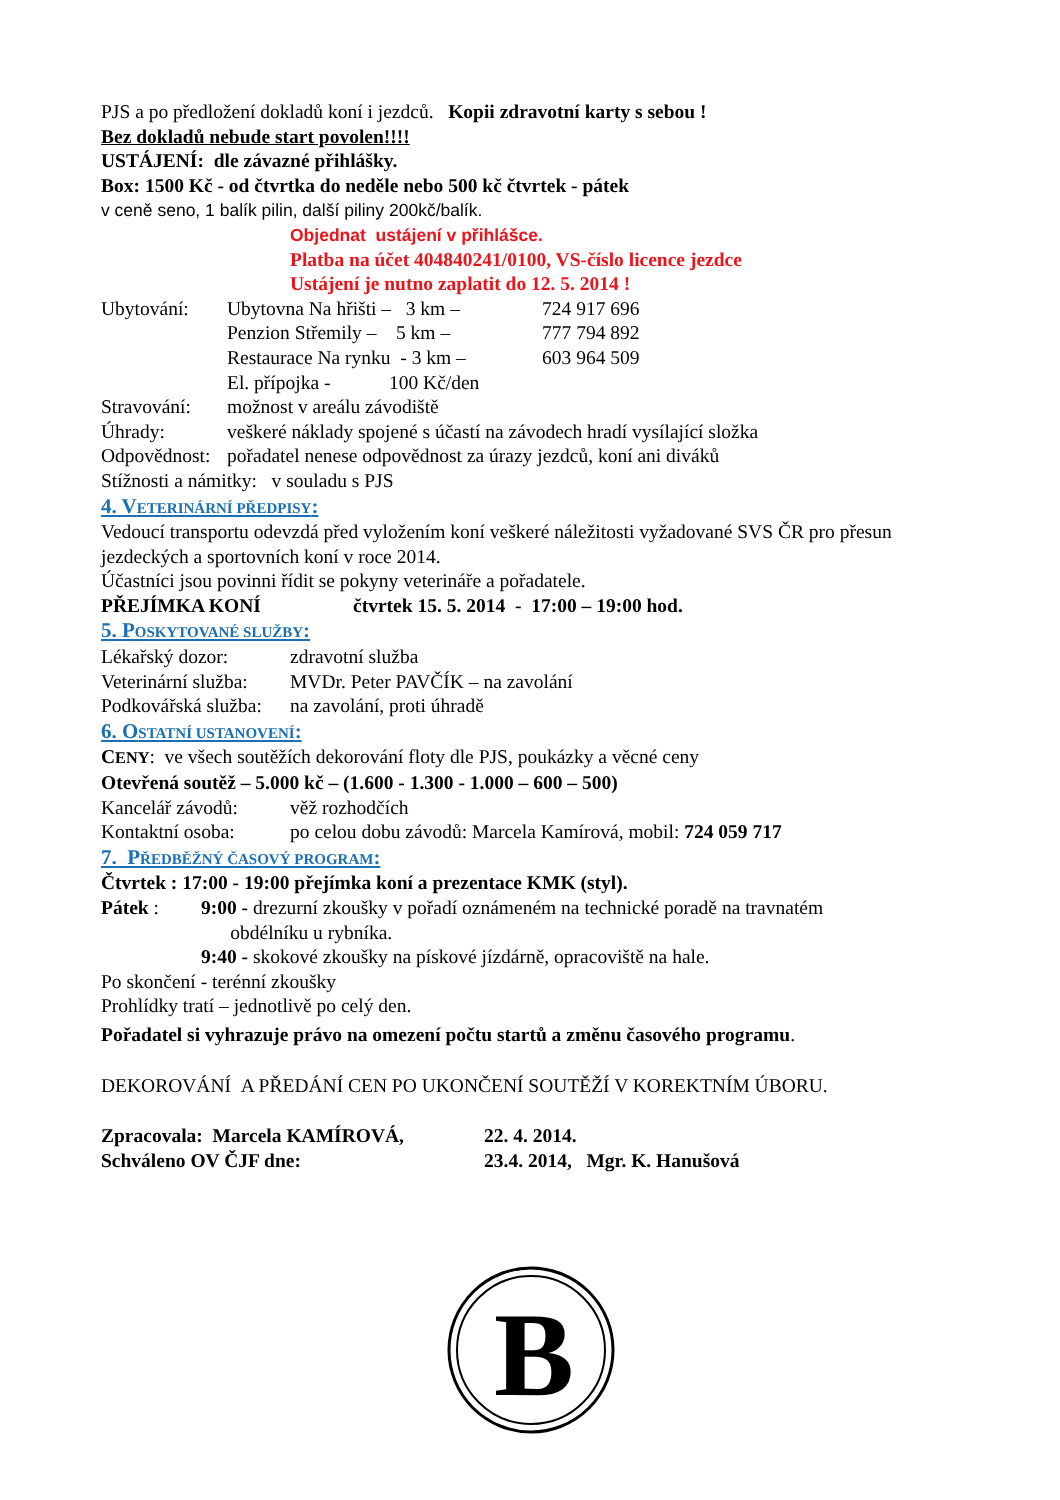PJS a po předložení dokladů koní i jezdců. Kopii zdravotní karty s sebou !
Bez dokladů nebude start povolen!!!!
USTÁJENÍ: dle závazné přihlášky.
Box: 1500 Kč - od čtvrtka do neděle nebo 500 kč čtvrtek - pátek
v ceně seno, 1 balík pilin, další piliny 200kč/balík.
Objednat ustájení v přihlášce.
Platba na účet 404840241/0100, VS-číslo licence jezdce
Ustájení je nutno zaplatit do 12. 5. 2014 !
Ubytování: Ubytovna Na hřišti – 3 km – 724 917 696
Penzion Střemily – 5 km – 777 794 892
Restaurace Na rynku - 3 km – 603 964 509
El. přípojka - 100 Kč/den
Stravování: možnost v areálu závodiště
Úhrady: veškeré náklady spojené s účastí na závodech hradí vysílající složka
Odpovědnost: pořadatel nenese odpovědnost za úrazy jezdců, koní ani diváků
Stížnosti a námitky: v souladu s PJS
4. VETERINÁRNÍ PŘEDPISY:
Vedoucí transportu odevzdá před vyložením koní veškeré náležitosti vyžadované SVS ČR pro přesun jezdeckých a sportovních koní v roce 2014.
Účastníci jsou povinni řídit se pokyny veterináře a pořadatele.
PŘEJÍMKA KONÍ čtvrtek 15. 5. 2014 - 17:00 – 19:00 hod.
5. POSKYTOVANÉ SLUŽBY:
Lékařský dozor: zdravotní služba
Veterinární služba: MVDr. Peter PAVČÍK – na zavolání
Podkovářská služba: na zavolání, proti úhradě
6. OSTATNÍ USTANOVENÍ:
CENY: ve všech soutěžích dekorování floty dle PJS, poukázky a věcné ceny
Otevřená soutěž – 5.000 kč – (1.600 - 1.300 - 1.000 – 600 – 500)
Kancelář závodů: věž rozhodčích
Kontaktní osoba: po celou dobu závodů: Marcela Kamírová, mobil: 724 059 717
7. PŘEDBĚŽNÝ ČASOVÝ PROGRAM:
Čtvrtek : 17:00 - 19:00 přejímka koní a prezentace KMK (styl).
Pátek : 9:00 - drezurní zkoušky v pořadí oznámeném na technické poradě na travnatém
obdélníku u rybníka.
9:40 - skokové zkoušky na pískové jízdárně, opracoviště na hale.
Po skončení - terénní zkoušky
Prohlídky tratí – jednotlivě po celý den.
Pořadatel si vyhrazuje právo na omezení počtu startů a změnu časového programu.
DEKOROVÁNÍ A PŘEDÁNÍ CEN PO UKONČENÍ SOUTĚŽÍ V KOREKTNÍM ÚBORU.
Zpracovala: Marcela KAMÍROVÁ, 22. 4. 2014.
Schváleno OV ČJF dne: 23.4. 2014, Mgr. K. Hanušová
B